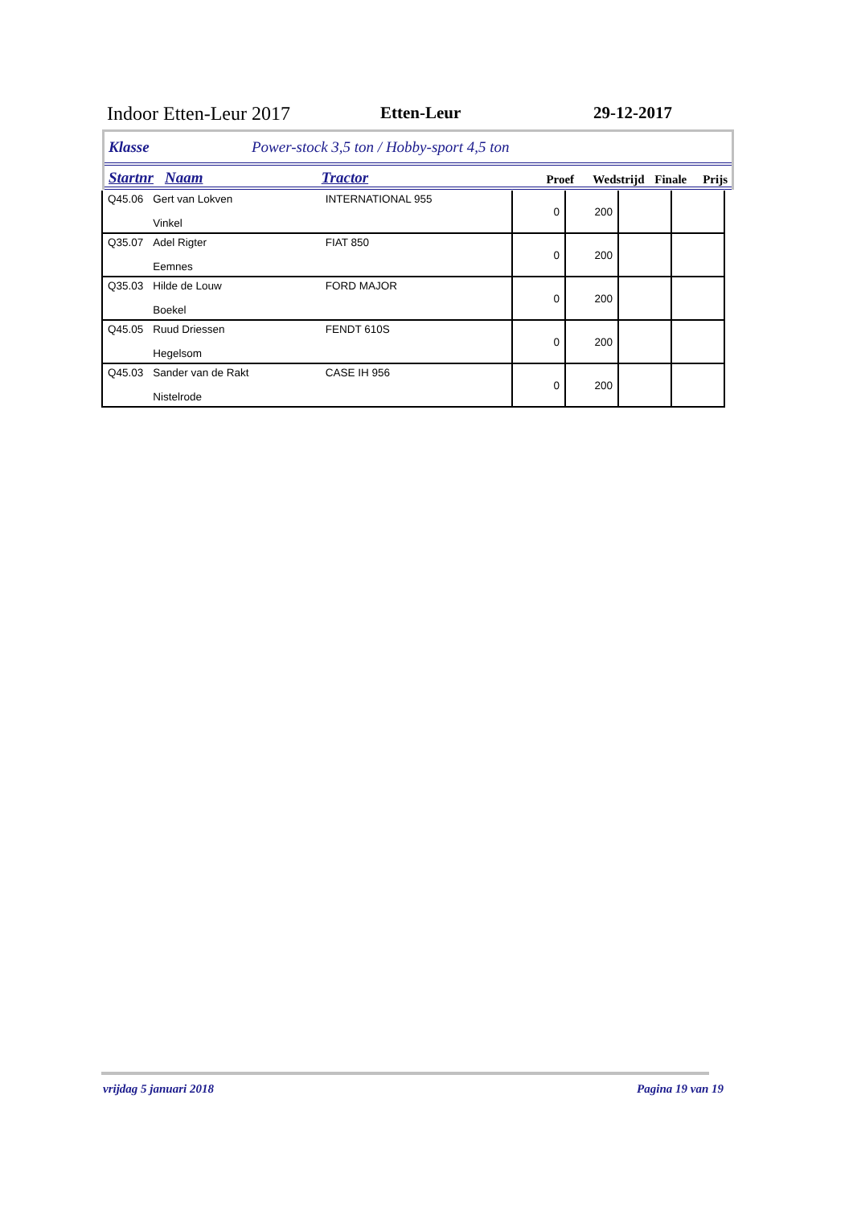Indoor Etten-Leur 2017 Etten-Leur 29-12-2017
Klasse Power-stock 3,5 ton / Hobby-sport 4,5 ton
Startnr Naam Tractor Proef Wedstrijd Finale Prijs
| Q45.06 | Gert van Lokven Vinkel | INTERNATIONAL 955 | 0 | 200 | | |
| Q35.07 | Adel Rigter Eemnes | FIAT 850 | 0 | 200 | | |
| Q35.03 | Hilde de Louw Boekel | FORD MAJOR | 0 | 200 | | |
| Q45.05 | Ruud Driessen Hegelsom | FENDT 610S | 0 | 200 | | |
| Q45.03 | Sander van de Rakt Nistelrode | CASE IH 956 | 0 | 200 | | |
vrijdag 5 januari 2018 Pagina 19 van 19